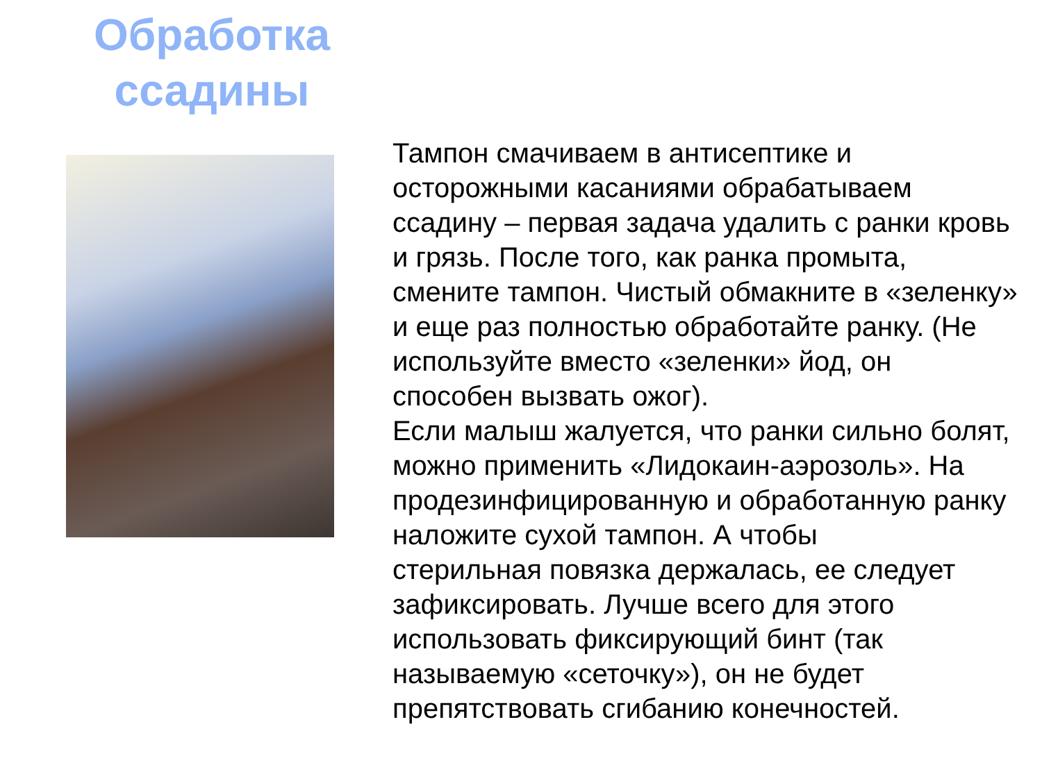Обработка ссадины
Тампон смачиваем в антисептике и осторожными касаниями обрабатываем ссадину – первая задача удалить с ранки кровь и грязь. После того, как ранка промыта, смените тампон. Чистый обмакните в «зеленку» и еще раз полностью обработайте ранку. (Не используйте вместо «зеленки» йод, он способен вызвать ожог).
Если малыш жалуется, что ранки сильно болят, можно применить «Лидокаин-аэрозоль». На продезинфицированную и обработанную ранку наложите сухой тампон. А чтобы
стерильная повязка держалась, ее следует зафиксировать. Лучше всего для этого использовать фиксирующий бинт (так называемую «сеточку»), он не будет препятствовать сгибанию конечностей.